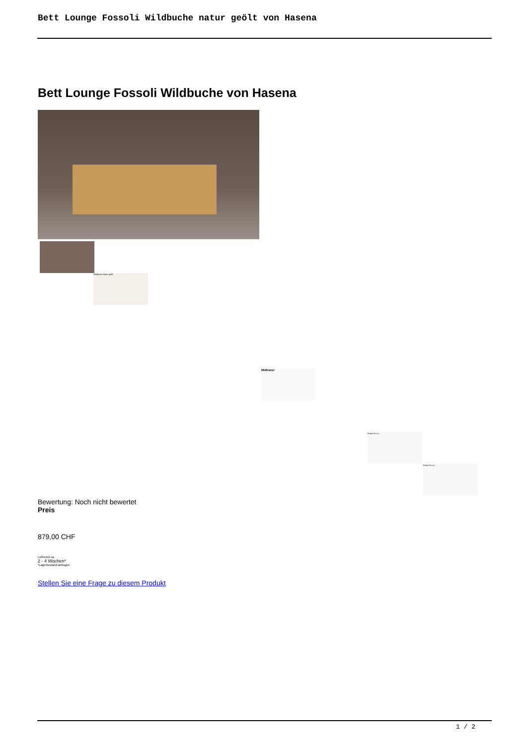Bett Lounge Fossoli Wildbuche natur geölt von Hasena
Bett Lounge Fossoli Wildbuche von Hasena
Wildbuche Natur geölt
Midtraver
Füsse 20 cm
Füsse 25 cm
Bewertung: Noch nicht bewertet
Preis
879,00 CHF
Lieferzeit ca.
2 - 4 Wochen*
*Lagerbestand anfragen
Stellen Sie eine Frage zu diesem Produkt
1 / 2